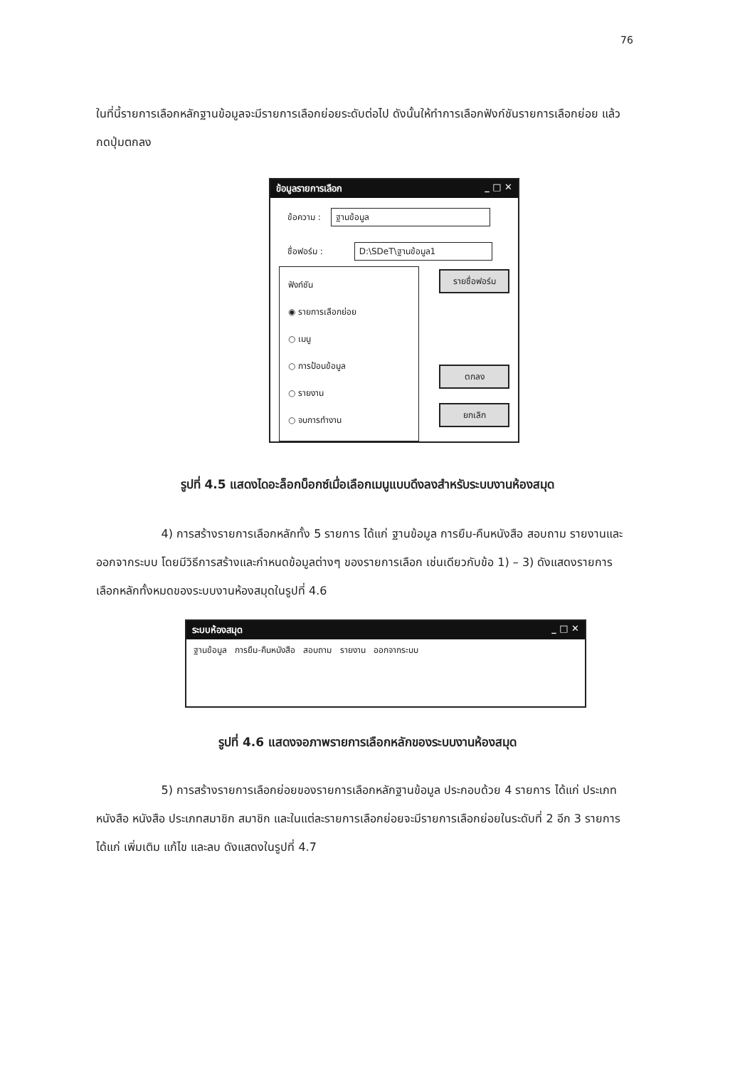76
ในที่นี้รายการเลือกหลักฐานข้อมูลจะมีรายการเลือกย่อยระดับต่อไป ดังนั้นให้ทำการเลือกฟังก์ชันรายการเลือกย่อย แล้วกดปุ่มตกลง
ข้อมูลรายการเลือก _ □ ✕
ข้อความ : ฐานข้อมูล
ชื่อฟอร์ม : D:\SDeT\ฐานข้อมูล1
ฟังก์ชัน
◉ รายการเลือกย่อย
○ เมนู
○ การป้อนข้อมูล
○ รายงาน
○ จบการทำงาน
รายชื่อฟอร์ม
ตกลง
ยกเลิก
รูปที่ 4.5 แสดงไดอะล็อกบ็อกซ์เมื่อเลือกเมนูแบบดึงลงสำหรับระบบงานห้องสมุด
4) การสร้างรายการเลือกหลักทั้ง 5 รายการ ได้แก่ ฐานข้อมูล การยืม-คืนหนังสือ สอบถาม รายงานและออกจากระบบ โดยมีวิธีการสร้างและกำหนดข้อมูลต่างๆ ของรายการเลือก เช่นเดียวกับข้อ 1) – 3) ดังแสดงรายการเลือกหลักทั้งหมดของระบบงานห้องสมุดในรูปที่ 4.6
ระบบห้องสมุด _ □ ✕
ฐานข้อมูล การยืม-คืนหนังสือ สอบถาม รายงาน ออกจากระบบ
รูปที่ 4.6 แสดงจอภาพรายการเลือกหลักของระบบงานห้องสมุด
5) การสร้างรายการเลือกย่อยของรายการเลือกหลักฐานข้อมูล ประกอบด้วย 4 รายการ ได้แก่ ประเภทหนังสือ หนังสือ ประเภทสมาชิก สมาชิก และในแต่ละรายการเลือกย่อยจะมีรายการเลือกย่อยในระดับที่ 2 อีก 3 รายการ ได้แก่ เพิ่มเติม แก้ไข และลบ ดังแสดงในรูปที่ 4.7